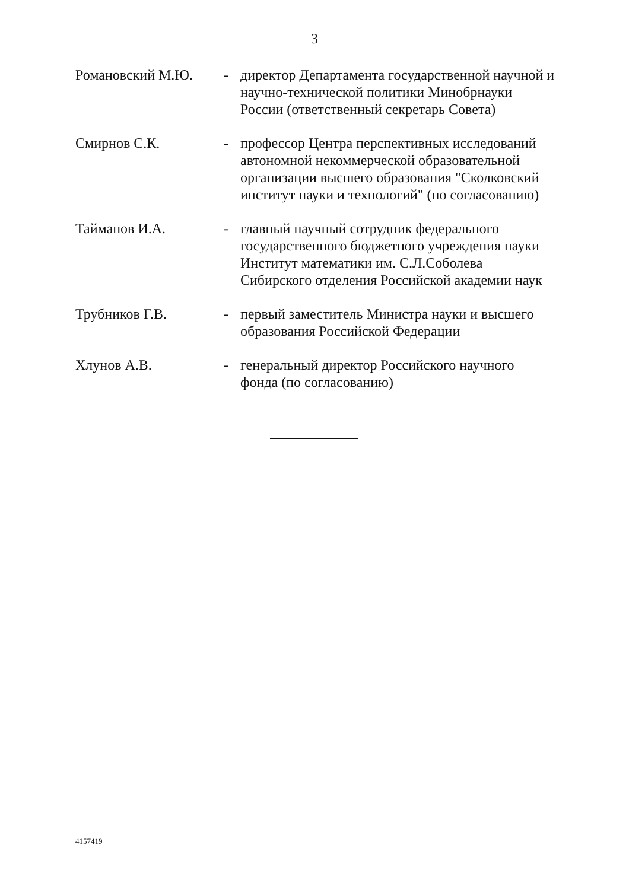3
Романовский М.Ю. - директор Департамента государственной научной и научно-технической политики Минобрнауки России (ответственный секретарь Совета)
Смирнов С.К. - профессор Центра перспективных исследований автономной некоммерческой образовательной организации высшего образования "Сколковский институт науки и технологий" (по согласованию)
Тайманов И.А. - главный научный сотрудник федерального государственного бюджетного учреждения науки Институт математики им. С.Л.Соболева Сибирского отделения Российской академии наук
Трубников Г.В. - первый заместитель Министра науки и высшего образования Российской Федерации
Хлунов А.В. - генеральный директор Российского научного фонда (по согласованию)
4157419